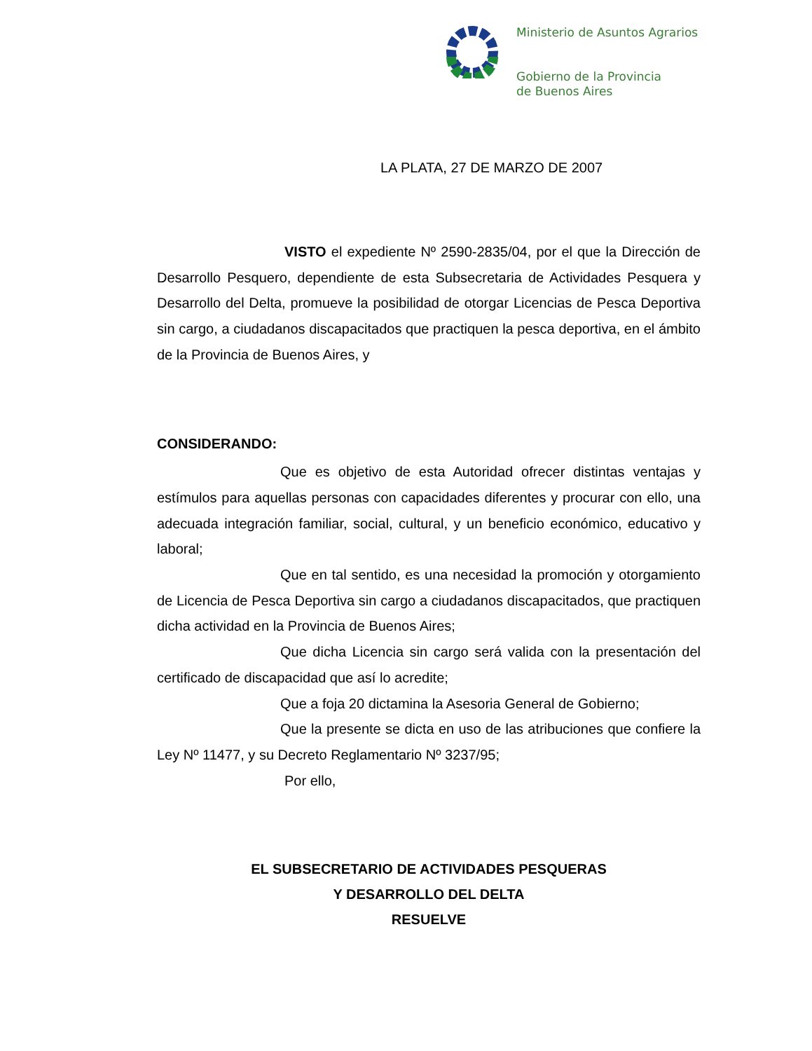Ministerio de Asuntos Agrarios
Gobierno de la Provincia
de Buenos Aires
LA PLATA, 27 DE MARZO DE 2007
VISTO el expediente Nº 2590-2835/04, por el que la Dirección de Desarrollo Pesquero, dependiente de esta Subsecretaria de Actividades Pesquera y Desarrollo del Delta, promueve la posibilidad de otorgar Licencias de Pesca Deportiva sin cargo, a ciudadanos discapacitados que practiquen la pesca deportiva, en el ámbito de la Provincia de Buenos Aires, y
CONSIDERANDO:
Que es objetivo de esta Autoridad ofrecer distintas ventajas y estímulos para aquellas personas con capacidades diferentes y procurar con ello, una adecuada integración familiar, social, cultural, y un beneficio económico, educativo y laboral;
Que en tal sentido, es una necesidad la promoción y otorgamiento de Licencia de Pesca Deportiva sin cargo a ciudadanos discapacitados, que practiquen dicha actividad en la Provincia de Buenos Aires;
Que dicha Licencia sin cargo será valida con la presentación del certificado de discapacidad que así lo acredite;
Que a foja 20 dictamina la Asesoria General de Gobierno;
Que la presente se dicta en uso de las atribuciones que confiere la Ley Nº 11477, y su Decreto Reglamentario Nº 3237/95;
Por ello,
EL SUBSECRETARIO DE ACTIVIDADES PESQUERAS
Y DESARROLLO DEL DELTA
RESUELVE